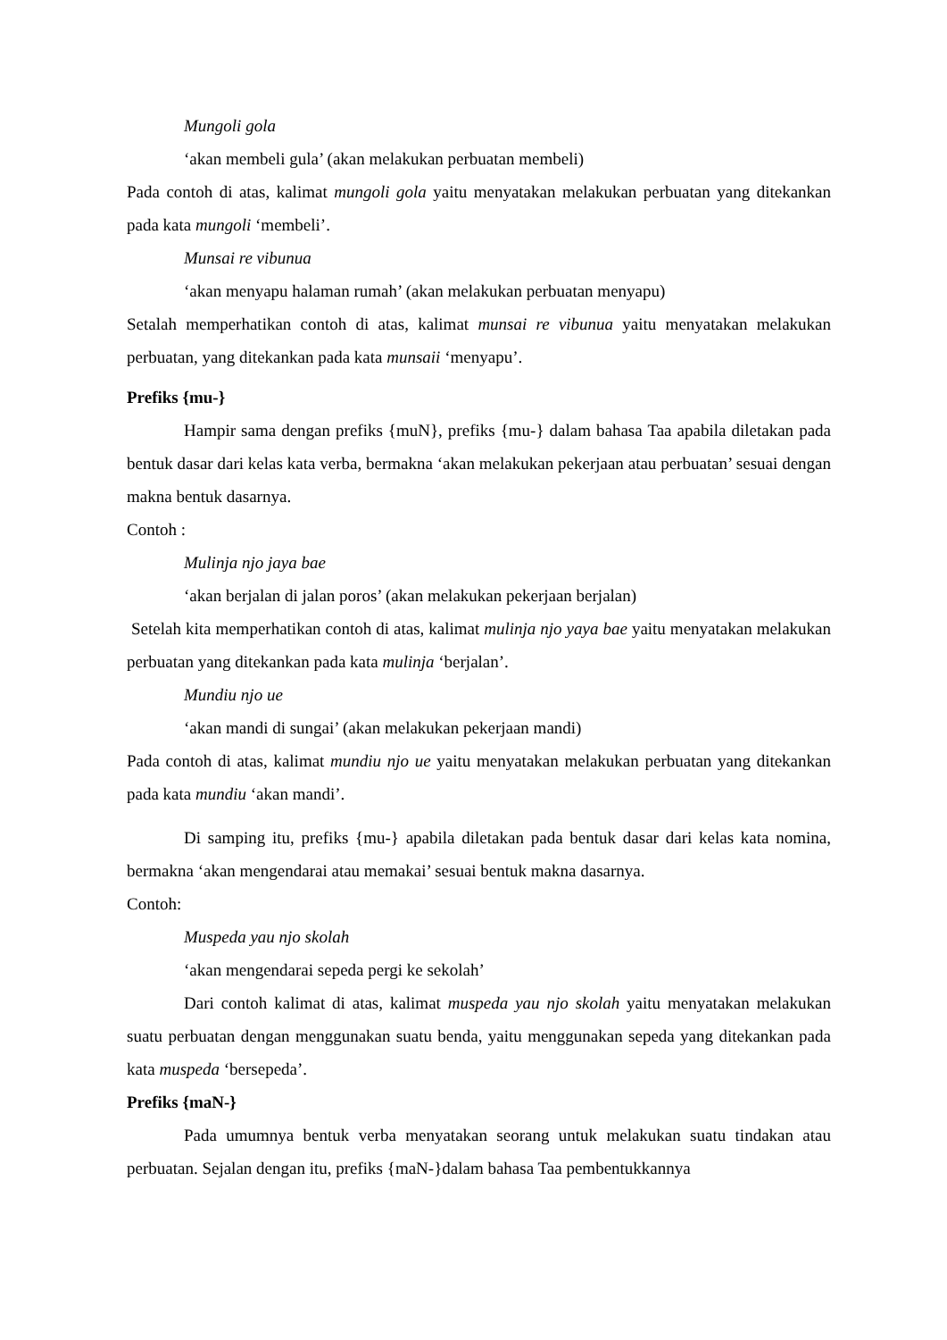Mungoli gola
‘akan membeli gula’ (akan melakukan perbuatan membeli)
Pada contoh di atas, kalimat mungoli gola yaitu menyatakan melakukan perbuatan yang ditekankan pada kata mungoli ‘membeli’.
Munsai re vibunua
‘akan menyapu halaman rumah’ (akan melakukan perbuatan menyapu)
Setalah memperhatikan contoh di atas, kalimat munsai re vibunua yaitu menyatakan melakukan perbuatan, yang ditekankan pada kata munsaii ‘menyapu’.
Prefiks {mu-}
Hampir sama dengan prefiks {muN}, prefiks {mu-} dalam bahasa Taa apabila diletakan pada bentuk dasar dari kelas kata verba, bermakna ‘akan melakukan pekerjaan atau perbuatan’ sesuai dengan makna bentuk dasarnya.
Contoh :
Mulinja njo jaya bae
‘akan berjalan di jalan poros’ (akan melakukan pekerjaan berjalan)
Setelah kita memperhatikan contoh di atas, kalimat mulinja njo yaya bae yaitu menyatakan melakukan perbuatan yang ditekankan pada kata mulinja ‘berjalan’.
Mundiu njo ue
‘akan mandi di sungai’ (akan melakukan pekerjaan mandi)
Pada contoh di atas, kalimat mundiu njo ue yaitu menyatakan melakukan perbuatan yang ditekankan pada kata mundiu ‘akan mandi’.
Di samping itu, prefiks {mu-} apabila diletakan pada bentuk dasar dari kelas kata nomina, bermakna ‘akan mengendarai atau memakai’ sesuai bentuk makna dasarnya.
Contoh:
Muspeda yau njo skolah
‘akan mengendarai sepeda pergi ke sekolah’
Dari contoh kalimat di atas, kalimat muspeda yau njo skolah yaitu menyatakan melakukan suatu perbuatan dengan menggunakan suatu benda, yaitu menggunakan sepeda yang ditekankan pada kata muspeda ‘bersepeda’.
Prefiks {maN-}
Pada umumnya bentuk verba menyatakan seorang untuk melakukan suatu tindakan atau perbuatan. Sejalan dengan itu, prefiks {maN-}dalam bahasa Taa pembentukkannya